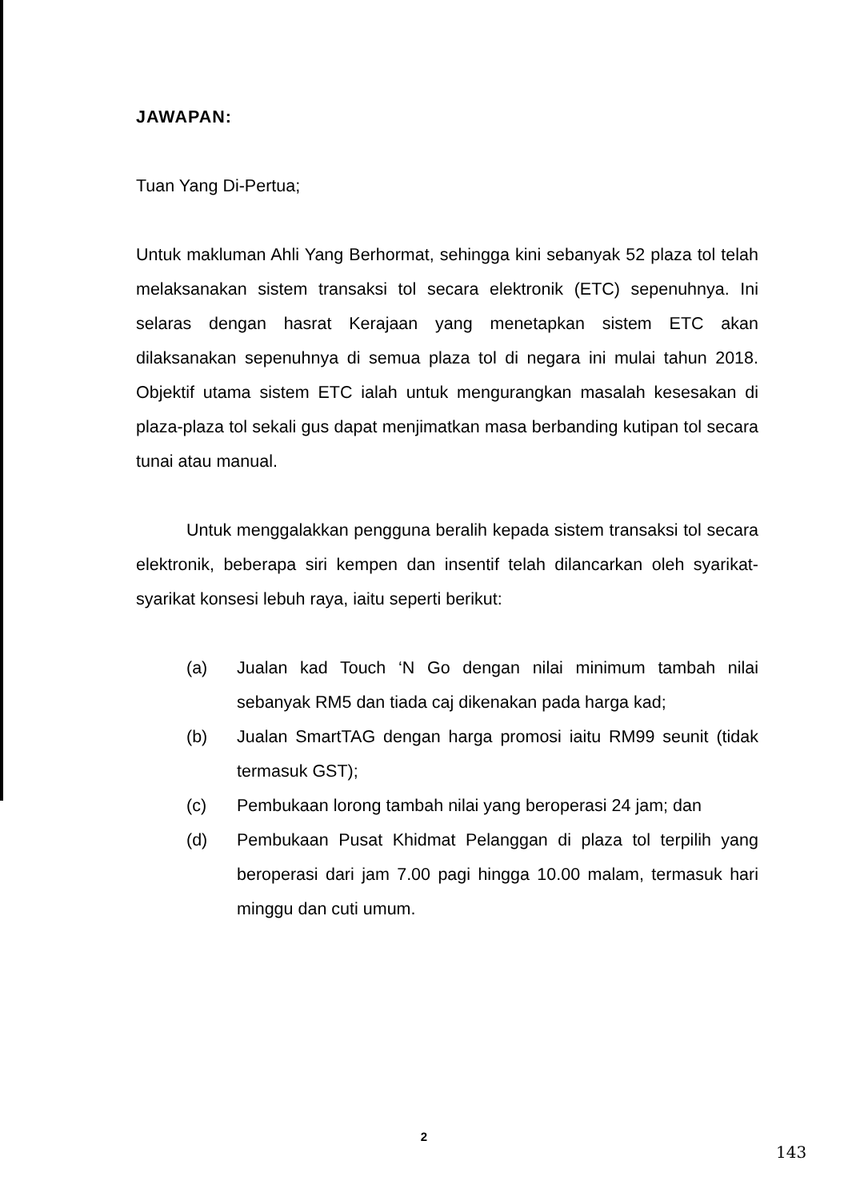JAWAPAN:
Tuan Yang Di-Pertua;
Untuk makluman Ahli Yang Berhormat, sehingga kini sebanyak 52 plaza tol telah melaksanakan sistem transaksi tol secara elektronik (ETC) sepenuhnya. Ini selaras dengan hasrat Kerajaan yang menetapkan sistem ETC akan dilaksanakan sepenuhnya di semua plaza tol di negara ini mulai tahun 2018. Objektif utama sistem ETC ialah untuk mengurangkan masalah kesesakan di plaza-plaza tol sekali gus dapat menjimatkan masa berbanding kutipan tol secara tunai atau manual.
Untuk menggalakkan pengguna beralih kepada sistem transaksi tol secara elektronik, beberapa siri kempen dan insentif telah dilancarkan oleh syarikat-syarikat konsesi lebuh raya, iaitu seperti berikut:
(a) Jualan kad Touch ‘N Go dengan nilai minimum tambah nilai sebanyak RM5 dan tiada caj dikenakan pada harga kad;
(b) Jualan SmartTAG dengan harga promosi iaitu RM99 seunit (tidak termasuk GST);
(c) Pembukaan lorong tambah nilai yang beroperasi 24 jam; dan
(d) Pembukaan Pusat Khidmat Pelanggan di plaza tol terpilih yang beroperasi dari jam 7.00 pagi hingga 10.00 malam, termasuk hari minggu dan cuti umum.
2
143